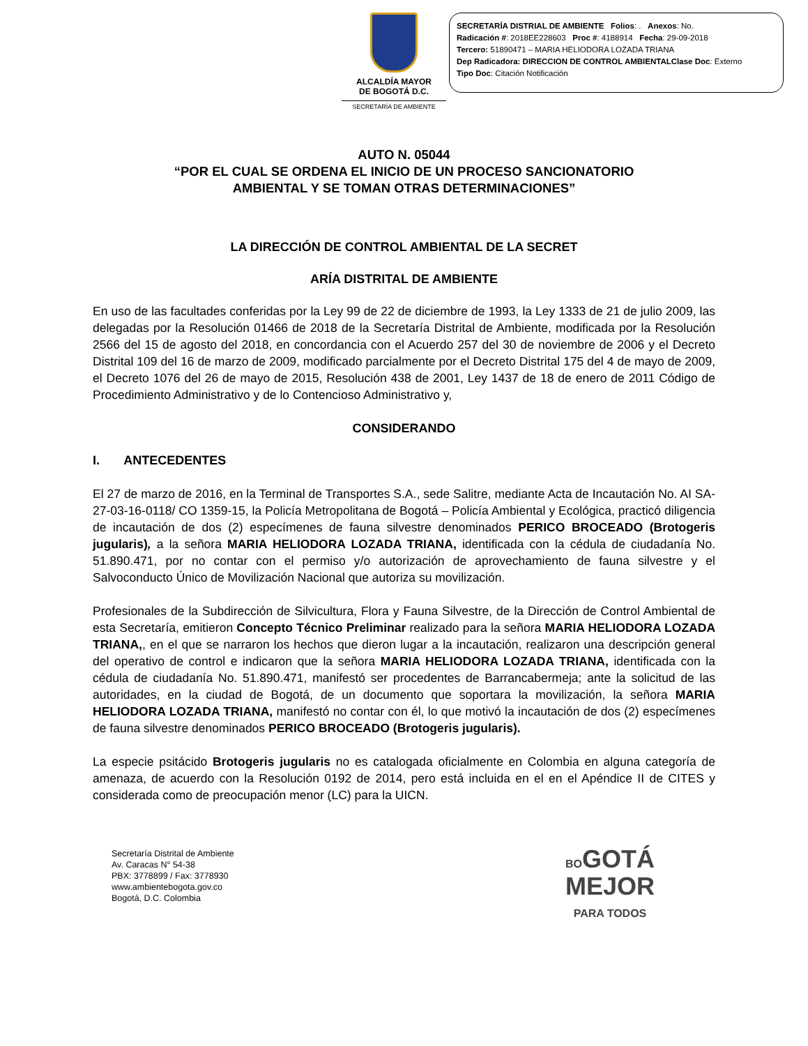ALCALDÍA MAYOR
DE BOGOTÁ D.C.
SECRETARÍA DE AMBIENTE
SECRETARÍA DISTRIAL DE AMBIENTE Folios: . Anexos: No.
Radicación #: 2018EE228603 Proc #: 4188914 Fecha: 29-09-2018
Tercero: 51890471 – MARIA HELIODORA LOZADA TRIANA
Dep Radicadora: DIRECCION DE CONTROL AMBIENTALClase Doc: Externo
Tipo Doc: Citación Notificación
AUTO N. 05044
“POR EL CUAL SE ORDENA EL INICIO DE UN PROCESO SANCIONATORIO
AMBIENTAL Y SE TOMAN OTRAS DETERMINACIONES”
LA DIRECCIÓN DE CONTROL AMBIENTAL DE LA SECRET
ARÍA DISTRITAL DE AMBIENTE
En uso de las facultades conferidas por la Ley 99 de 22 de diciembre de 1993, la Ley 1333 de 21 de julio 2009, las delegadas por la Resolución 01466 de 2018 de la Secretaría Distrital de Ambiente, modificada por la Resolución 2566 del 15 de agosto del 2018, en concordancia con el Acuerdo 257 del 30 de noviembre de 2006 y el Decreto Distrital 109 del 16 de marzo de 2009, modificado parcialmente por el Decreto Distrital 175 del 4 de mayo de 2009, el Decreto 1076 del 26 de mayo de 2015, Resolución 438 de 2001, Ley 1437 de 18 de enero de 2011 Código de Procedimiento Administrativo y de lo Contencioso Administrativo y,
CONSIDERANDO
I. ANTECEDENTES
El 27 de marzo de 2016, en la Terminal de Transportes S.A., sede Salitre, mediante Acta de Incautación No. AI SA- 27-03-16-0118/ CO 1359-15, la Policía Metropolitana de Bogotá – Policía Ambiental y Ecológica, practicó diligencia de incautación de dos (2) especímenes de fauna silvestre denominados PERICO BROCEADO (Brotogeris jugularis), a la señora MARIA HELIODORA LOZADA TRIANA, identificada con la cédula de ciudadanía No. 51.890.471, por no contar con el permiso y/o autorización de aprovechamiento de fauna silvestre y el Salvoconducto Único de Movilización Nacional que autoriza su movilización.
Profesionales de la Subdirección de Silvicultura, Flora y Fauna Silvestre, de la Dirección de Control Ambiental de esta Secretaría, emitieron Concepto Técnico Preliminar realizado para la señora MARIA HELIODORA LOZADA TRIANA,, en el que se narraron los hechos que dieron lugar a la incautación, realizaron una descripción general del operativo de control e indicaron que la señora MARIA HELIODORA LOZADA TRIANA, identificada con la cédula de ciudadanía No. 51.890.471, manifestó ser procedentes de Barrancabermeja; ante la solicitud de las autoridades, en la ciudad de Bogotá, de un documento que soportara la movilización, la señora MARIA HELIODORA LOZADA TRIANA, manifestó no contar con él, lo que motivó la incautación de dos (2) especímenes de fauna silvestre denominados PERICO BROCEADO (Brotogeris jugularis).
La especie psitácido Brotogeris jugularis no es catalogada oficialmente en Colombia en alguna categoría de amenaza, de acuerdo con la Resolución 0192 de 2014, pero está incluida en el en el Apéndice II de CITES y considerada como de preocupación menor (LC) para la UICN.
Secretaría Distrital de Ambiente
Av. Caracas N° 54-38
PBX: 3778899 / Fax: 3778930
www.ambientebogota.gov.co
Bogotá, D.C. Colombia
BOGOTÁ
MEJOR
PARA TODOS